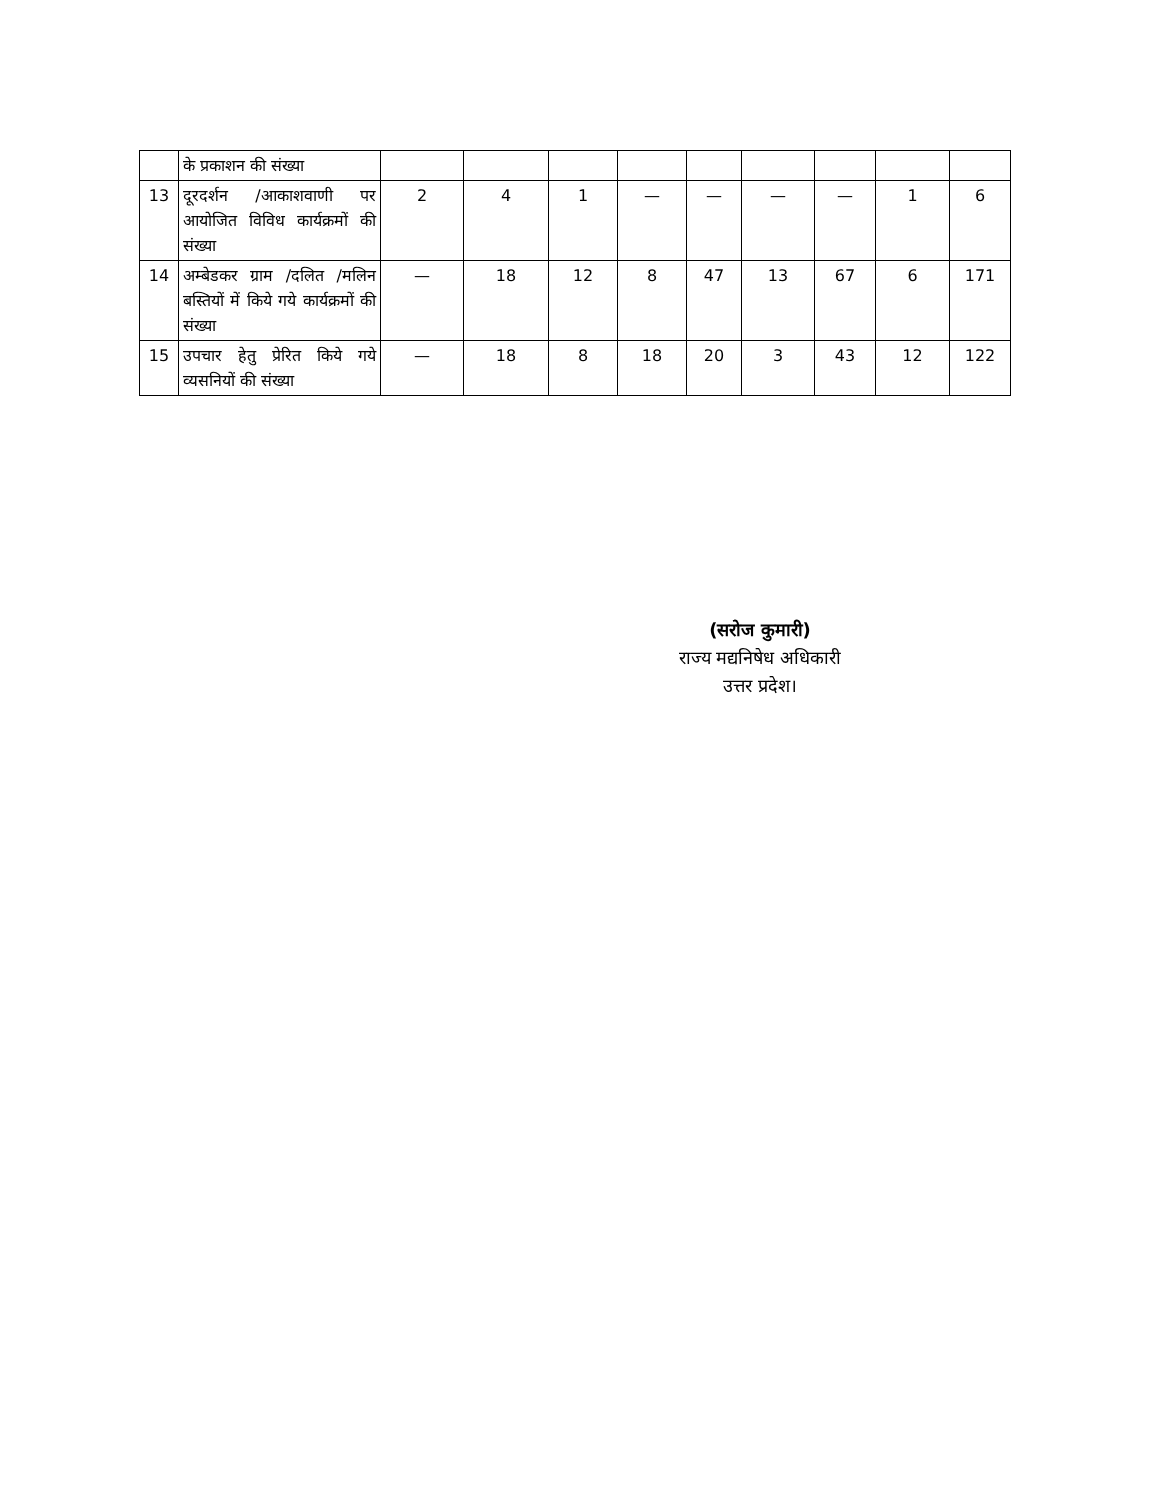| | के प्रकाशन की संख्या | | | | | | | | | |
| 13 | दूरदर्शन /आकाशवाणी पर आयोजित विविध कार्यक्रमों की संख्या | 2 | 4 | 1 | — | — | — | — | 1 | 6 |
| 14 | अम्बेडकर ग्राम /दलित /मलिन बस्तियों में किये गये कार्यक्रमों की संख्या | — | 18 | 12 | 8 | 47 | 13 | 67 | 6 | 171 |
| 15 | उपचार हेतु प्रेरित किये गये व्यसनियों की संख्या | — | 18 | 8 | 18 | 20 | 3 | 43 | 12 | 122 |
(सरोज कुमारी)
राज्य मद्यनिषेध अधिकारी
उत्तर प्रदेश।